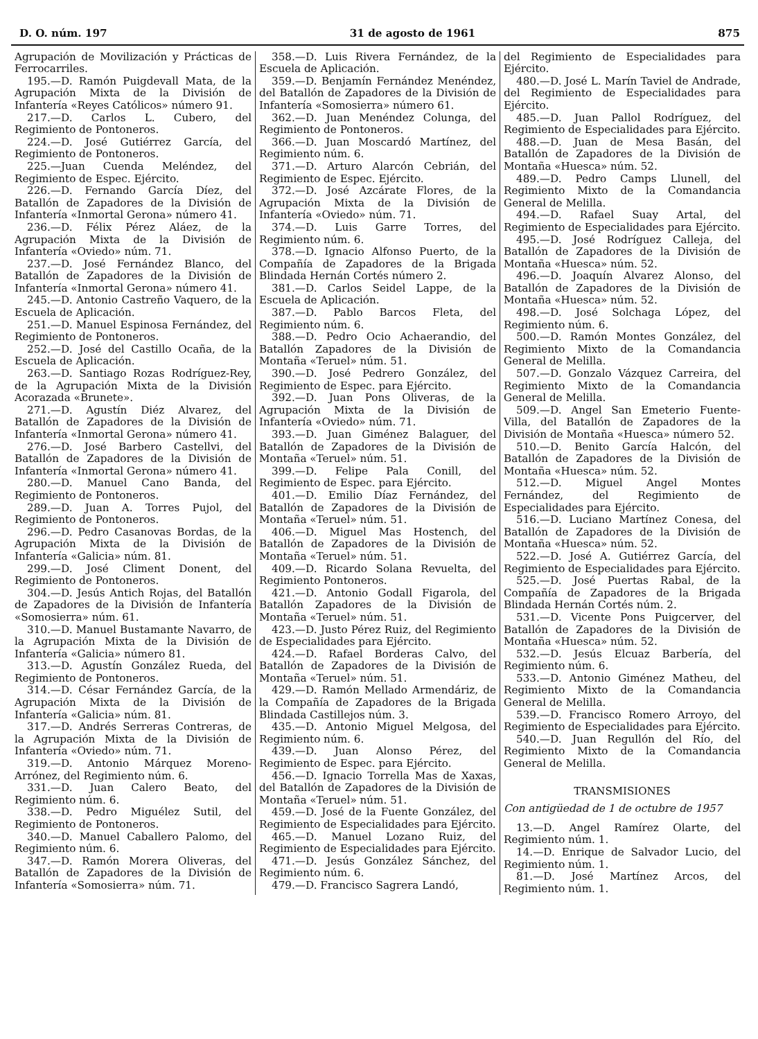D. O. núm. 197 31 de agosto de 1961 875
Agrupación de Movilización y Prácticas de Ferrocarriles.
195.—D. Ramón Puigdevall Mata, de la Agrupación Mixta de la División de Infantería «Reyes Católicos» número 91.
217.—D. Carlos L. Cubero, del Regimiento de Pontoneros.
224.—D. José Gutiérrez García, del Regimiento de Pontoneros.
225.—Juan Cuenda Meléndez, del Regimiento de Espec. Ejército.
226.—D. Fernando García Díez, del Batallón de Zapadores de la División de Infantería «Inmortal Gerona» número 41.
236.—D. Félix Pérez Aláez, de la Agrupación Mixta de la División de Infantería «Oviedo» núm. 71.
237.—D. José Fernández Blanco, del Batallón de Zapadores de la División de Infantería «Inmortal Gerona» número 41.
245.—D. Antonio Castreño Vaquero, de la Escuela de Aplicación.
251.—D. Manuel Espinosa Fernández, del Regimiento de Pontoneros.
252.—D. José del Castillo Ocaña, de la Escuela de Aplicación.
263.—D. Santiago Rozas Rodríguez-Rey, de la Agrupación Mixta de la División Acorazada «Brunete».
271.—D. Agustín Diéz Alvarez, del Batallón de Zapadores de la División de Infantería «Inmortal Gerona» número 41.
276.—D. José Barbero Castellvi, del Batallón de Zapadores de la División de Infantería «Inmortal Gerona» número 41.
280.—D. Manuel Cano Banda, del Regimiento de Pontoneros.
289.—D. Juan A. Torres Pujol, del Regimiento de Pontoneros.
296.—D. Pedro Casanovas Bordas, de la Agrupación Mixta de la División de Infantería «Galicia» núm. 81.
299.—D. José Climent Donent, del Regimiento de Pontoneros.
304.—D. Jesús Antich Rojas, del Batallón de Zapadores de la División de Infantería «Somosierra» núm. 61.
310.—D. Manuel Bustamante Navarro, de la Agrupación Mixta de la División de Infantería «Galicia» número 81.
313.—D. Agustín González Rueda, del Regimiento de Pontoneros.
314.—D. César Fernández García, de la Agrupación Mixta de la División de Infantería «Galicia» núm. 81.
317.—D. Andrés Serreras Contreras, de la Agrupación Mixta de la División de Infantería «Oviedo» núm. 71.
319.—D. Antonio Márquez Moreno-Arrónez, del Regimiento núm. 6.
331.—D. Juan Calero Beato, del Regimiento núm. 6.
338.—D. Pedro Miguélez Sutil, del Regimiento de Pontoneros.
340.—D. Manuel Caballero Palomo, del Regimiento núm. 6.
347.—D. Ramón Morera Oliveras, del Batallón de Zapadores de la División de Infantería «Somosierra» núm. 71.
358.—D. Luis Rivera Fernández, de la Escuela de Aplicación.
359.—D. Benjamín Fernández Menéndez, del Batallón de Zapadores de la División de Infantería «Somosierra» número 61.
362.—D. Juan Menéndez Colunga, del Regimiento de Pontoneros.
366.—D. Juan Moscardó Martínez, del Regimiento núm. 6.
371.—D. Arturo Alarcón Cebrián, del Regimiento de Espec. Ejército.
372.—D. José Azcárate Flores, de la Agrupación Mixta de la División de Infantería «Oviedo» núm. 71.
374.—D. Luis Garre Torres, del Regimiento núm. 6.
378.—D. Ignacio Alfonso Puerto, de la Compañía de Zapadores de la Brigada Blindada Hernán Cortés número 2.
381.—D. Carlos Seidel Lappe, de la Escuela de Aplicación.
387.—D. Pablo Barcos Fleta, del Regimiento núm. 6.
388.—D. Pedro Ocio Achaerandio, del Batallón Zapadores de la División de Montaña «Teruel» núm. 51.
390.—D. José Pedrero González, del Regimiento de Espec. para Ejército.
392.—D. Juan Pons Oliveras, de la Agrupación Mixta de la División de Infantería «Oviedo» núm. 71.
393.—D. Juan Giménez Balaguer, del Batallón de Zapadores de la División de Montaña «Teruel» núm. 51.
399.—D. Felipe Pala Conill, del Regimiento de Espec. para Ejército.
401.—D. Emilio Díaz Fernández, del Batallón de Zapadores de la División de Montaña «Teruel» núm. 51.
406.—D. Miguel Mas Hostench, del Batallón de Zapadores de la División de Montaña «Teruel» núm. 51.
409.—D. Ricardo Solana Revuelta, del Regimiento Pontoneros.
421.—D. Antonio Godall Figarola, del Batallón Zapadores de la División de Montaña «Teruel» núm. 51.
423.—D. Justo Pérez Ruiz, del Regimiento de Especialidades para Ejército.
424.—D. Rafael Borderas Calvo, del Batallón de Zapadores de la División de Montaña «Teruel» núm. 51.
429.—D. Ramón Mellado Armendáriz, de la Compañía de Zapadores de la Brigada Blindada Castillejos núm. 3.
435.—D. Antonio Miguel Melgosa, del Regimiento núm. 6.
439.—D. Juan Alonso Pérez, del Regimiento de Espec. para Ejército.
456.—D. Ignacio Torrella Mas de Xaxas, del Batallón de Zapadores de la División de Montaña «Teruel» núm. 51.
459.—D. José de la Fuente González, del Regimiento de Especialidades para Ejército.
465.—D. Manuel Lozano Ruiz, del Regimiento de Especialidades para Ejército.
471.—D. Jesús González Sánchez, del Regimiento núm. 6.
479.—D. Francisco Sagrera Landó,
del Regimiento de Especialidades para Ejército.
480.—D. José L. Marín Taviel de Andrade, del Regimiento de Especialidades para Ejército.
485.—D. Juan Pallol Rodríguez, del Regimiento de Especialidades para Ejército.
488.—D. Juan de Mesa Basán, del Batallón de Zapadores de la División de Montaña «Huesca» núm. 52.
489.—D. Pedro Camps Llunell, del Regimiento Mixto de la Comandancia General de Melilla.
494.—D. Rafael Suay Artal, del Regimiento de Especialidades para Ejército.
495.—D. José Rodríguez Calleja, del Batallón de Zapadores de la División de Montaña «Huesca» núm. 52.
496.—D. Joaquín Alvarez Alonso, del Batallón de Zapadores de la División de Montaña «Huesca» núm. 52.
498.—D. José Solchaga López, del Regimiento núm. 6.
500.—D. Ramón Montes González, del Regimiento Mixto de la Comandancia General de Melilla.
507.—D. Gonzalo Vázquez Carreira, del Regimiento Mixto de la Comandancia General de Melilla.
509.—D. Angel San Emeterio Fuente-Villa, del Batallón de Zapadores de la División de Montaña «Huesca» número 52.
510.—D. Benito García Halcón, del Batallón de Zapadores de la División de Montaña «Huesca» núm. 52.
512.—D. Miguel Angel Montes Fernández, del Regimiento de Especialidades para Ejército.
516.—D. Luciano Martínez Conesa, del Batallón de Zapadores de la División de Montaña «Huesca» núm. 52.
522.—D. José A. Gutiérrez García, del Regimiento de Especialidades para Ejército.
525.—D. José Puertas Rabal, de la Compañía de Zapadores de la Brigada Blindada Hernán Cortés núm. 2.
531.—D. Vicente Pons Puigcerver, del Batallón de Zapadores de la División de Montaña «Huesca» núm. 52.
532.—D. Jesús Elcuaz Barbería, del Regimiento núm. 6.
533.—D. Antonio Giménez Matheu, del Regimiento Mixto de la Comandancia General de Melilla.
539.—D. Francisco Romero Arroyo, del Regimiento de Especialidades para Ejército.
540.—D. Juan Regullón del Río, del Regimiento Mixto de la Comandancia General de Melilla.
TRANSMISIONES
Con antigüedad de 1 de octubre de 1957
13.—D. Angel Ramírez Olarte, del Regimiento núm. 1.
14.—D. Enrique de Salvador Lucio, del Regimiento núm. 1.
81.—D. José Martínez Arcos, del Regimiento núm. 1.